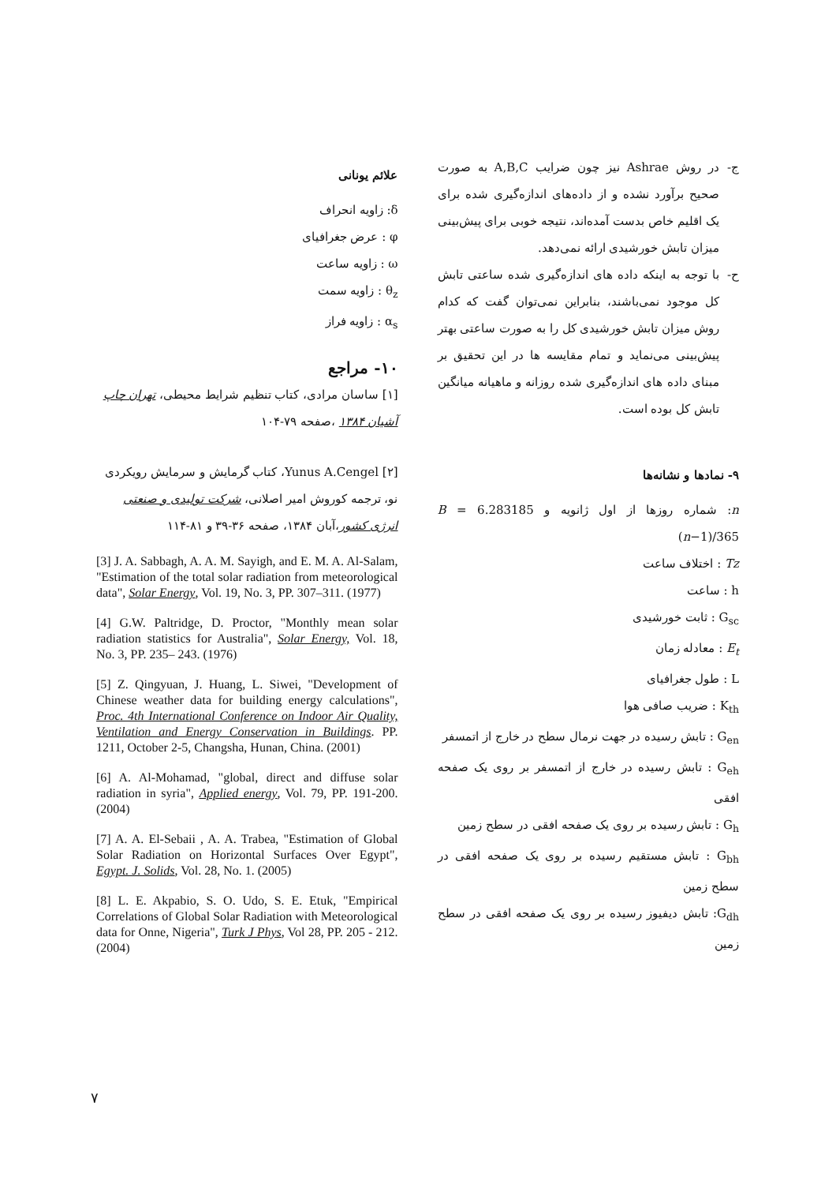ج- در روش Ashrae نیز چون ضرایب A,B,C به صورت صحیح برآورد نشده و از داده‌های اندازه‌گیری شده برای یک اقلیم خاص بدست آمده‌اند، نتیجه خوبی برای پیش‌بینی میزان تابش خورشیدی ارائه نمی‌دهد.
ح- با توجه به اینکه داده های اندازه‌گیری شده ساعتی تابش کل موجود نمی‌باشند، بنابراین نمی‌توان گفت که کدام روش میزان تابش خورشیدی کل را به صورت ساعتی بهتر پیش‌بینی می‌نماید و تمام مقایسه ها در این تحقیق بر مبنای داده های اندازه‌گیری شده روزانه و ماهیانه میانگین تابش کل بوده است.
۹- نمادها و نشانه‌ها
n: شماره روزها از اول ژانویه و B = 6.283185 (n−1)/365
Tz : اختلاف ساعت
h : ساعت
G<sub>sc</sub> : ثابت خورشیدی
E<sub>t</sub> : معادله زمان
L : طول جغرافیای
K<sub>th</sub> : ضریب صافی هوا
G<sub>en</sub> : تابش رسیده در جهت نرمال سطح در خارج از اتمسفر
G<sub>eh</sub> : تابش رسیده در خارج از اتمسفر بر روی یک صفحه افقی
G<sub>h</sub> : تابش رسیده بر روی یک صفحه افقی در سطح زمین
G<sub>bh</sub> : تابش مستقیم رسیده بر روی یک صفحه افقی در سطح زمین
G<sub>dh</sub>: تابش دیفیوز رسیده بر روی یک صفحه افقی در سطح زمین
علائم یونانی
δ: زاویه انحراف
φ : عرض جغرافیای
ω : زاویه ساعت
θ<sub>z</sub> : زاویه سمت
α<sub>s</sub> : زاویه فراز
۱۰- مراجع
[۱] ساسان مرادی، کتاب تنظیم شرایط محیطی، تهران چاپ آشیان ۱۳۸۴ ،صفحه ۷۹-۱۰۴
[۲] Yunus A.Cengel، کتاب گرمایش و سرمایش رویکردی نو، ترجمه کوروش امیر اصلانی، شرکت تولیدی و صنعتی انرژی کشور،آبان ۱۳۸۴، صفحه ۳۶-۳۹ و ۸۱-۱۱۴
[3] J. A. Sabbagh, A. A. M. Sayigh, and E. M. A. Al-Salam, "Estimation of the total solar radiation from meteorological data", Solar Energy, Vol. 19, No. 3, PP. 307–311. (1977)
[4] G.W. Paltridge, D. Proctor, "Monthly mean solar radiation statistics for Australia", Solar Energy, Vol. 18, No. 3, PP. 235– 243. (1976)
[5] Z. Qingyuan, J. Huang, L. Siwei, "Development of Chinese weather data for building energy calculations", Proc. 4th International Conference on Indoor Air Quality, Ventilation and Energy Conservation in Buildings. PP. 1211, October 2-5, Changsha, Hunan, China. (2001)
[6] A. Al-Mohamad, "global, direct and diffuse solar radiation in syria", Applied energy, Vol. 79, PP. 191-200. (2004)
[7] A. A. El-Sebaii , A. A. Trabea, "Estimation of Global Solar Radiation on Horizontal Surfaces Over Egypt", Egypt. J. Solids, Vol. 28, No. 1. (2005)
[8] L. E. Akpabio, S. O. Udo, S. E. Etuk, "Empirical Correlations of Global Solar Radiation with Meteorological data for Onne, Nigeria", Turk J Phys, Vol 28, PP. 205 - 212. (2004)
۷